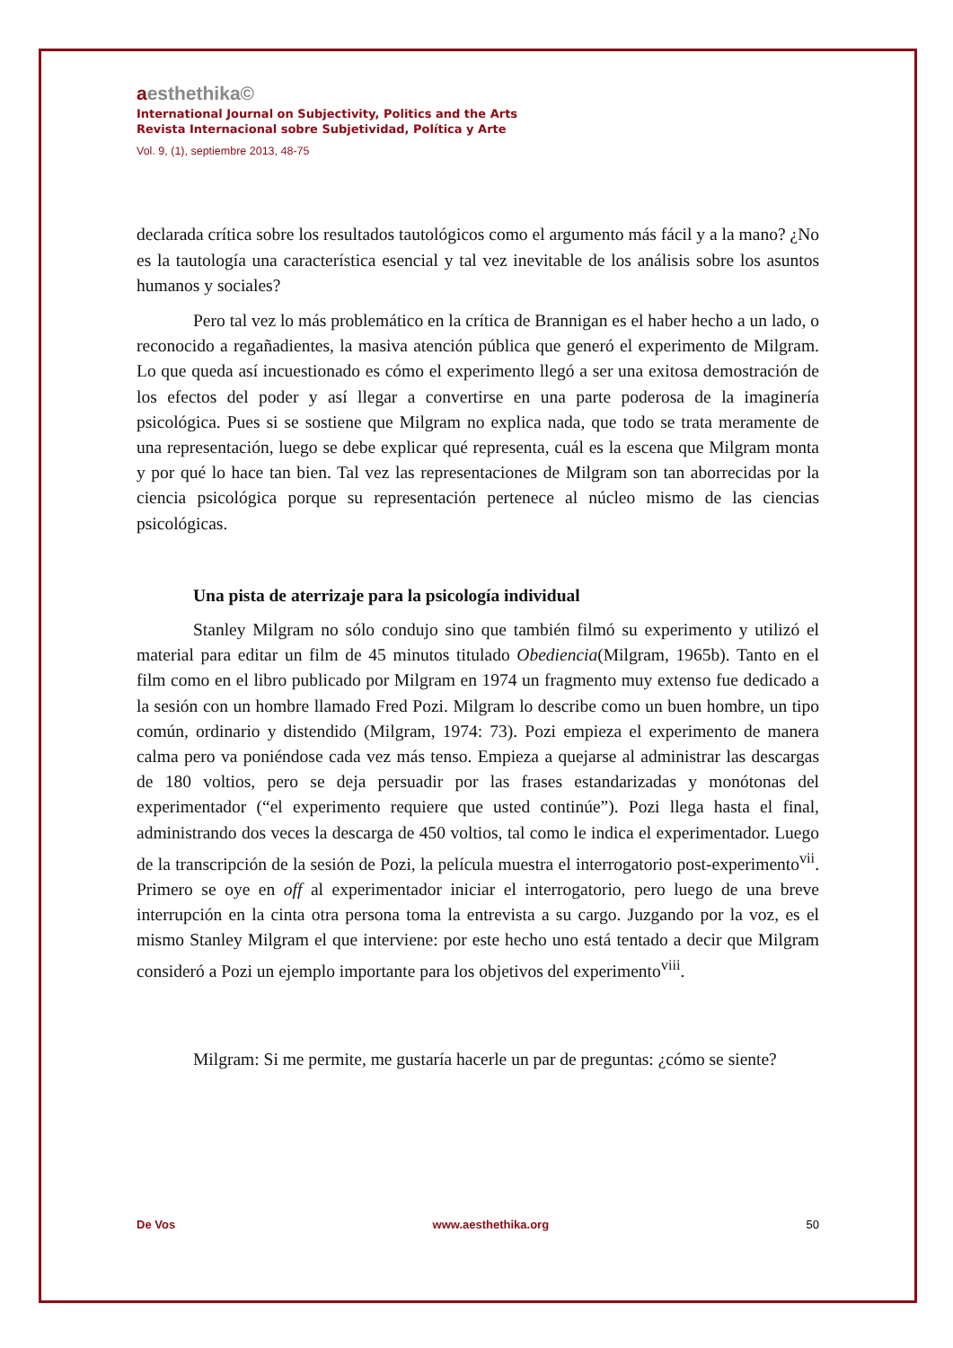aesthethika©
International Journal on Subjectivity, Politics and the Arts
Revista Internacional sobre Subjetividad, Política y Arte
Vol. 9, (1), septiembre 2013, 48-75
declarada crítica sobre los resultados tautológicos como el argumento más fácil y a la mano? ¿No es la tautología una característica esencial y tal vez inevitable de los análisis sobre los asuntos humanos y sociales?
Pero tal vez lo más problemático en la crítica de Brannigan es el haber hecho a un lado, o reconocido a regañadientes, la masiva atención pública que generó el experimento de Milgram. Lo que queda así incuestionado es cómo el experimento llegó a ser una exitosa demostración de los efectos del poder y así llegar a convertirse en una parte poderosa de la imaginería psicológica. Pues si se sostiene que Milgram no explica nada, que todo se trata meramente de una representación, luego se debe explicar qué representa, cuál es la escena que Milgram monta y por qué lo hace tan bien. Tal vez las representaciones de Milgram son tan aborrecidas por la ciencia psicológica porque su representación pertenece al núcleo mismo de las ciencias psicológicas.
Una pista de aterrizaje para la psicología individual
Stanley Milgram no sólo condujo sino que también filmó su experimento y utilizó el material para editar un film de 45 minutos titulado Obediencia(Milgram, 1965b). Tanto en el film como en el libro publicado por Milgram en 1974 un fragmento muy extenso fue dedicado a la sesión con un hombre llamado Fred Pozi. Milgram lo describe como un buen hombre, un tipo común, ordinario y distendido (Milgram, 1974: 73). Pozi empieza el experimento de manera calma pero va poniéndose cada vez más tenso. Empieza a quejarse al administrar las descargas de 180 voltios, pero se deja persuadir por las frases estandarizadas y monótonas del experimentador (“el experimento requiere que usted continúe”). Pozi llega hasta el final, administrando dos veces la descarga de 450 voltios, tal como le indica el experimentador. Luego de la transcripción de la sesión de Pozi, la película muestra el interrogatorio post-experimento<sup>vii</sup>. Primero se oye en off al experimentador iniciar el interrogatorio, pero luego de una breve interrupción en la cinta otra persona toma la entrevista a su cargo. Juzgando por la voz, es el mismo Stanley Milgram el que interviene: por este hecho uno está tentado a decir que Milgram consideró a Pozi un ejemplo importante para los objetivos del experimento<sup>viii</sup>.
Milgram: Si me permite, me gustaría hacerle un par de preguntas: ¿cómo se siente?
De Vos www.aesthethika.org 50